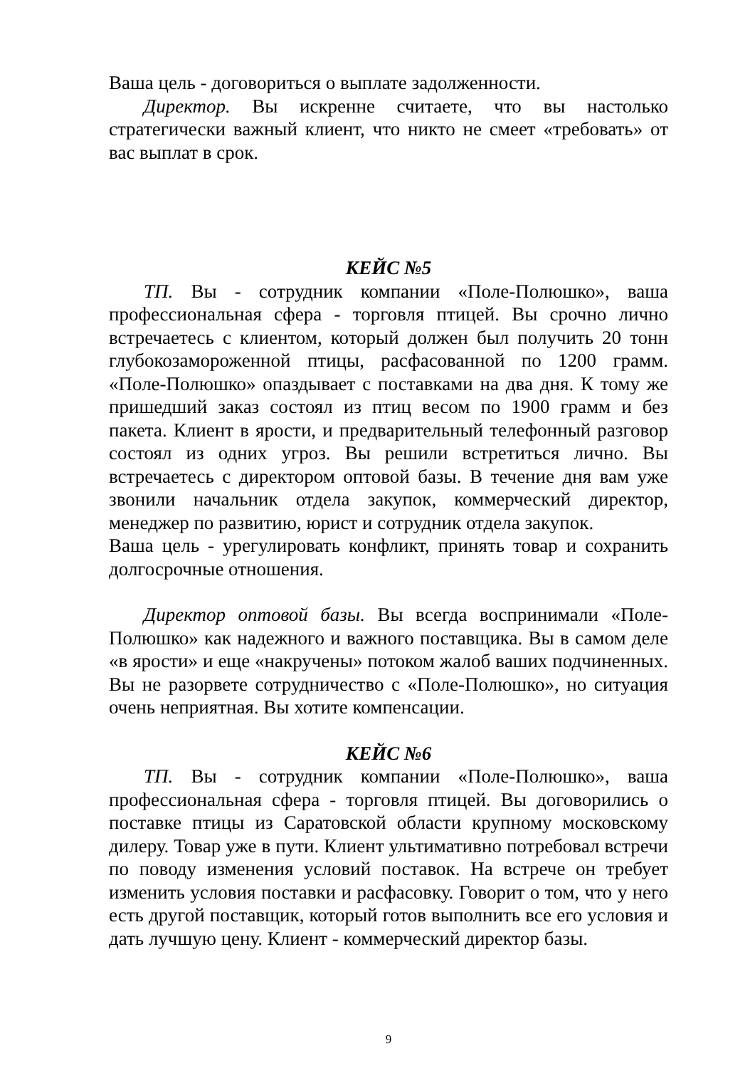Ваша цель - договориться о выплате задолженности.
Директор. Вы искренне считаете, что вы настолько стратегически важный клиент, что никто не смеет «требовать» от вас выплат в срок.
КЕЙС №5
ТП. Вы - сотрудник компании «Поле-Полюшко», ваша профессиональная сфера - торговля птицей. Вы срочно лично встречаетесь с клиентом, который должен был получить 20 тонн глубокозамороженной птицы, расфасованной по 1200 грамм. «Поле-Полюшко» опаздывает с поставками на два дня. К тому же пришедший заказ состоял из птиц весом по 1900 грамм и без пакета. Клиент в ярости, и предварительный телефонный разговор состоял из одних угроз. Вы решили встретиться лично. Вы встречаетесь с директором оптовой базы. В течение дня вам уже звонили начальник отдела закупок, коммерческий директор, менеджер по развитию, юрист и сотрудник отдела закупок.
Ваша цель - урегулировать конфликт, принять товар и сохранить долгосрочные отношения.
Директор оптовой базы. Вы всегда воспринимали «Поле-Полюшко» как надежного и важного поставщика. Вы в самом деле «в ярости» и еще «накручены» потоком жалоб ваших подчиненных. Вы не разорвете сотрудничество с «Поле-Полюшко», но ситуация очень неприятная. Вы хотите компенсации.
КЕЙС №6
ТП. Вы - сотрудник компании «Поле-Полюшко», ваша профессиональная сфера - торговля птицей. Вы договорились о поставке птицы из Саратовской области крупному московскому дилеру. Товар уже в пути. Клиент ультимативно потребовал встречи по поводу изменения условий поставок. На встрече он требует изменить условия поставки и расфасовку. Говорит о том, что у него есть другой поставщик, который готов выполнить все его условия и дать лучшую цену. Клиент - коммерческий директор базы.
9